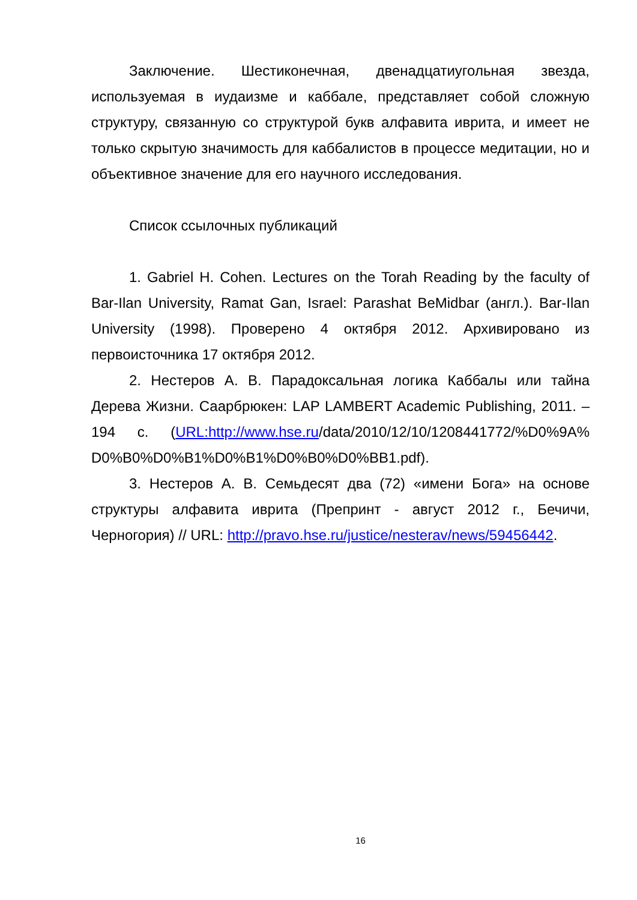Заключение. Шестиконечная, двенадцатиугольная звезда, используемая в иудаизме и каббале, представляет собой сложную структуру, связанную со структурой букв алфавита иврита, и имеет не только скрытую значимость для каббалистов в процессе медитации, но и объективное значение для его научного исследования.
Список ссылочных публикаций
1. Gabriel H. Cohen. Lectures on the Torah Reading by the faculty of Bar-Ilan University, Ramat Gan, Israel: Parashat BeMidbar (англ.). Bar-Ilan University (1998). Проверено 4 октября 2012. Архивировано из первоисточника 17 октября 2012.
2. Нестеров А. В. Парадоксальная логика Каббалы или тайна Дерева Жизни. Саарбрюкен: LAP LAMBERT Academic Publishing, 2011. – 194 с. (URL:http://www.hse.ru/data/2010/12/10/1208441772/%D0%9A% D0%B0%D0%B1%D0%B1%D0%B0%D0%BB1.pdf).
3. Нестеров А. В. Семьдесят два (72) «имени Бога» на основе структуры алфавита иврита (Препринт - август 2012 г., Бечичи, Черногория) // URL: http://pravo.hse.ru/justice/nesterav/news/59456442.
16